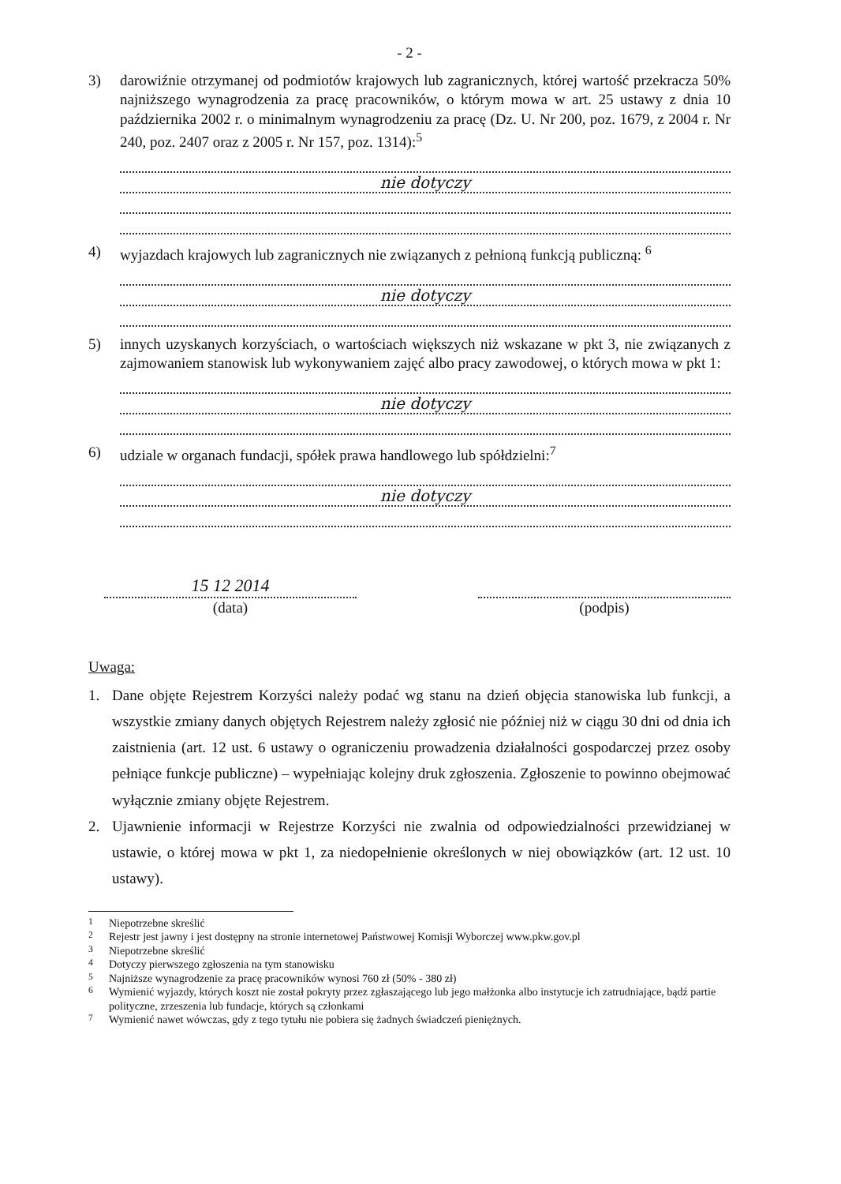- 2 -
3) darowiźnie otrzymanej od podmiotów krajowych lub zagranicznych, której wartość przekracza 50% najniższego wynagrodzenia za pracę pracowników, o którym mowa w art. 25 ustawy z dnia 10 października 2002 r. o minimalnym wynagrodzeniu za pracę (Dz. U. Nr 200, poz. 1679, z 2004 r. Nr 240, poz. 2407 oraz z 2005 r. Nr 157, poz. 1314):<sup>5</sup>
nie dotyczy
4) wyjazdach krajowych lub zagranicznych nie związanych z pełnioną funkcją publiczną: <sup>6</sup>
nie dotyczy
5) innych uzyskanych korzyściach, o wartościach większych niż wskazane w pkt 3, nie związanych z zajmowaniem stanowisk lub wykonywaniem zajęć albo pracy zawodowej, o których mowa w pkt 1:
nie dotyczy
6) udziale w organach fundacji, spółek prawa handlowego lub spółdzielni:<sup>7</sup>
nie dotyczy
15 12 2014
(data)
(podpis)
Uwaga:
1. Dane objęte Rejestrem Korzyści należy podać wg stanu na dzień objęcia stanowiska lub funkcji, a wszystkie zmiany danych objętych Rejestrem należy zgłosić nie później niż w ciągu 30 dni od dnia ich zaistnienia (art. 12 ust. 6 ustawy o ograniczeniu prowadzenia działalności gospodarczej przez osoby pełniące funkcje publiczne) – wypełniając kolejny druk zgłoszenia. Zgłoszenie to powinno obejmować wyłącznie zmiany objęte Rejestrem.
2. Ujawnienie informacji w Rejestrze Korzyści nie zwalnia od odpowiedzialności przewidzianej w ustawie, o której mowa w pkt 1, za niedopełnienie określonych w niej obowiązków (art. 12 ust. 10 ustawy).
<sup>1</sup> Niepotrzebne skreślić
<sup>2</sup> Rejestr jest jawny i jest dostępny na stronie internetowej Państwowej Komisji Wyborczej www.pkw.gov.pl
<sup>3</sup> Niepotrzebne skreślić
<sup>4</sup> Dotyczy pierwszego zgłoszenia na tym stanowisku
<sup>5</sup> Najniższe wynagrodzenie za pracę pracowników wynosi 760 zł (50% - 380 zł)
<sup>6</sup> Wymienić wyjazdy, których koszt nie został pokryty przez zgłaszającego lub jego małżonka albo instytucje ich zatrudniające, bądź partie polityczne, zrzeszenia lub fundacje, których są członkami
<sup>7</sup> Wymienić nawet wówczas, gdy z tego tytułu nie pobiera się żadnych świadczeń pieniężnych.